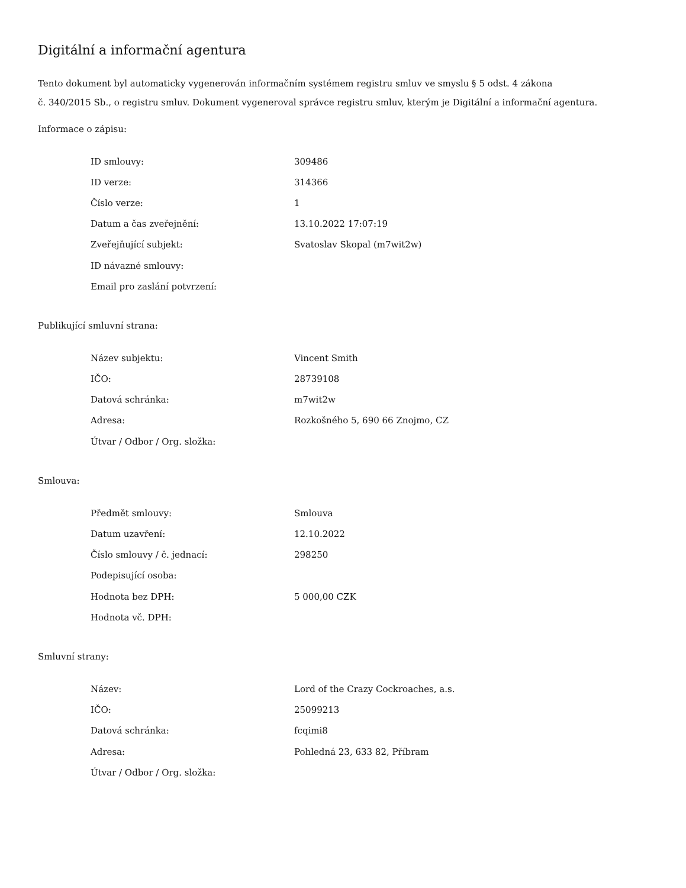Digitální a informační agentura
Tento dokument byl automaticky vygenerován informačním systémem registru smluv ve smyslu § 5 odst. 4 zákona
č. 340/2015 Sb., o registru smluv. Dokument vygeneroval správce registru smluv, kterým je Digitální a informační agentura.
Informace o zápisu:
| ID smlouvy: | 309486 |
| ID verze: | 314366 |
| Číslo verze: | 1 |
| Datum a čas zveřejnění: | 13.10.2022 17:07:19 |
| Zveřejňující subjekt: | Svatoslav Skopal (m7wit2w) |
| ID návazné smlouvy: | |
| Email pro zaslání potvrzení: | |
Publikující smluvní strana:
| Název subjektu: | Vincent Smith |
| IČO: | 28739108 |
| Datová schránka: | m7wit2w |
| Adresa: | Rozkošného 5, 690 66 Znojmo, CZ |
| Útvar / Odbor / Org. složka: | |
Smlouva:
| Předmět smlouvy: | Smlouva |
| Datum uzavření: | 12.10.2022 |
| Číslo smlouvy / č. jednací: | 298250 |
| Podepisující osoba: | |
| Hodnota bez DPH: | 5 000,00 CZK |
| Hodnota vč. DPH: | |
Smluvní strany:
| Název: | Lord of the Crazy Cockroaches, a.s. |
| IČO: | 25099213 |
| Datová schránka: | fcqimi8 |
| Adresa: | Pohledná 23, 633 82, Příbram |
| Útvar / Odbor / Org. složka: | |